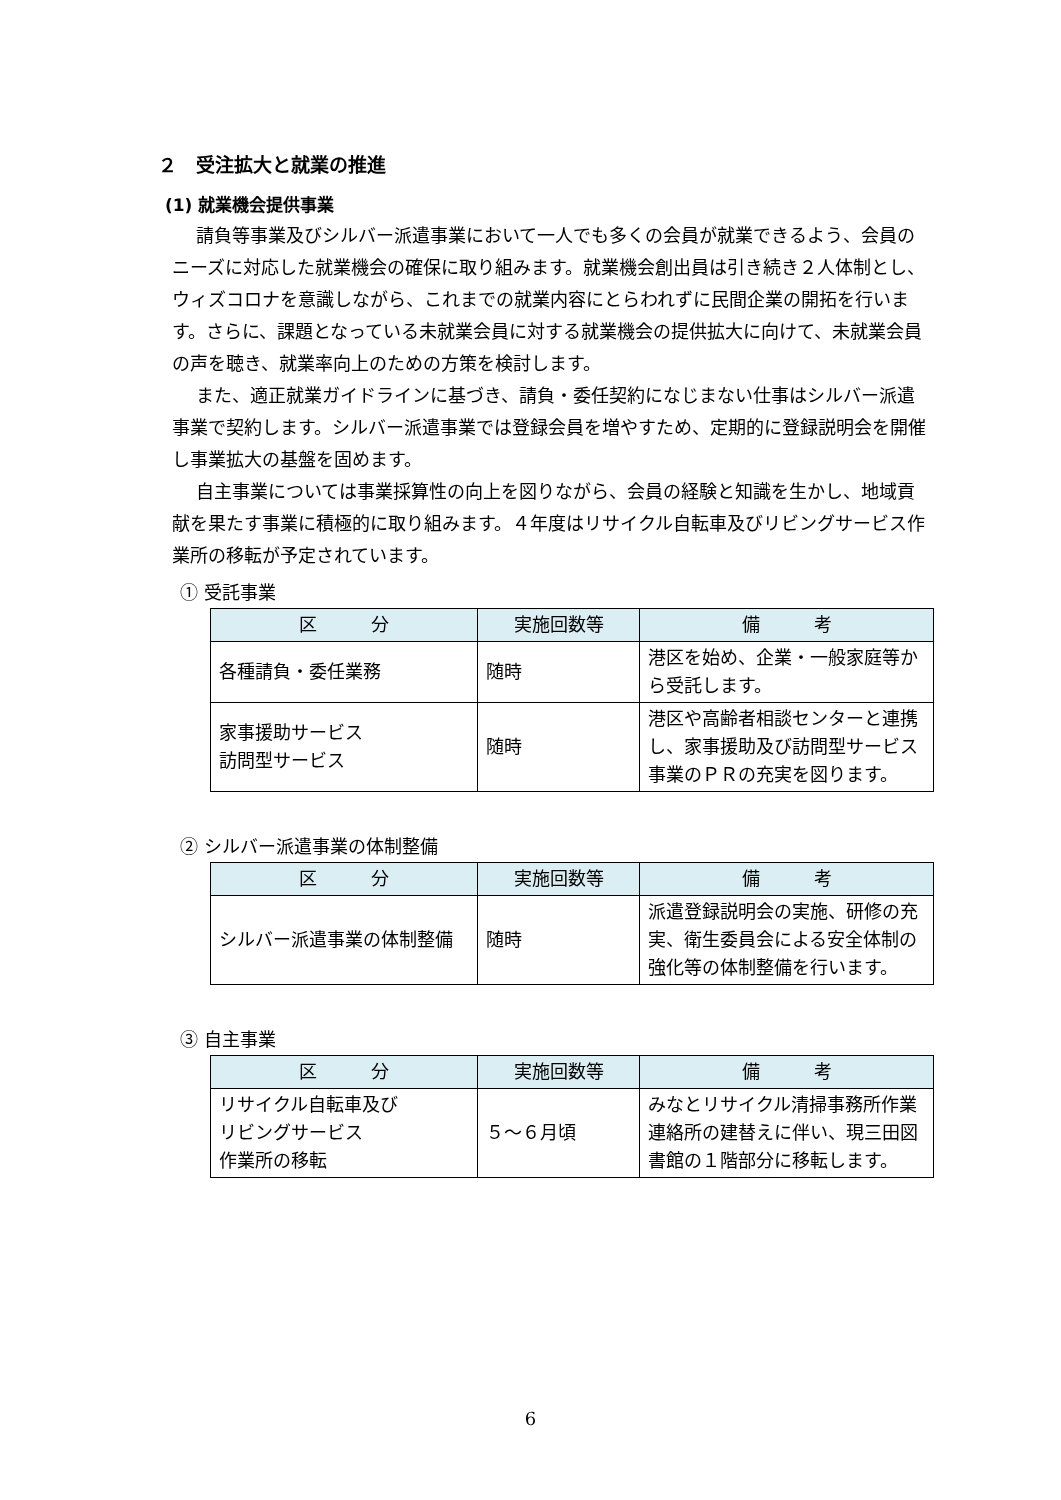２　受注拡大と就業の推進
(1) 就業機会提供事業
請負等事業及びシルバー派遣事業において一人でも多くの会員が就業できるよう、会員のニーズに対応した就業機会の確保に取り組みます。就業機会創出員は引き続き２人体制とし、ウィズコロナを意識しながら、これまでの就業内容にとらわれずに民間企業の開拓を行います。さらに、課題となっている未就業会員に対する就業機会の提供拡大に向けて、未就業会員の声を聴き、就業率向上のための方策を検討します。
また、適正就業ガイドラインに基づき、請負・委任契約になじまない仕事はシルバー派遣事業で契約します。シルバー派遣事業では登録会員を増やすため、定期的に登録説明会を開催し事業拡大の基盤を固めます。
自主事業については事業採算性の向上を図りながら、会員の経験と知識を生かし、地域貢献を果たす事業に積極的に取り組みます。４年度はリサイクル自転車及びリビングサービス作業所の移転が予定されています。
① 受託事業
| 区 分 | 実施回数等 | 備 考 |
| --- | --- | --- |
| 各種請負・委任業務 | 随時 | 港区を始め、企業・一般家庭等から受託します。 |
| 家事援助サービス 訪問型サービス | 随時 | 港区や高齢者相談センターと連携し、家事援助及び訪問型サービス事業のＰＲの充実を図ります。 |
② シルバー派遣事業の体制整備
| 区 分 | 実施回数等 | 備 考 |
| --- | --- | --- |
| シルバー派遣事業の体制整備 | 随時 | 派遣登録説明会の実施、研修の充実、衛生委員会による安全体制の強化等の体制整備を行います。 |
③ 自主事業
| 区 分 | 実施回数等 | 備 考 |
| --- | --- | --- |
| リサイクル自転車及び リビングサービス 作業所の移転 | ５～６月頃 | みなとリサイクル清掃事務所作業連絡所の建替えに伴い、現三田図書館の１階部分に移転します。 |
6